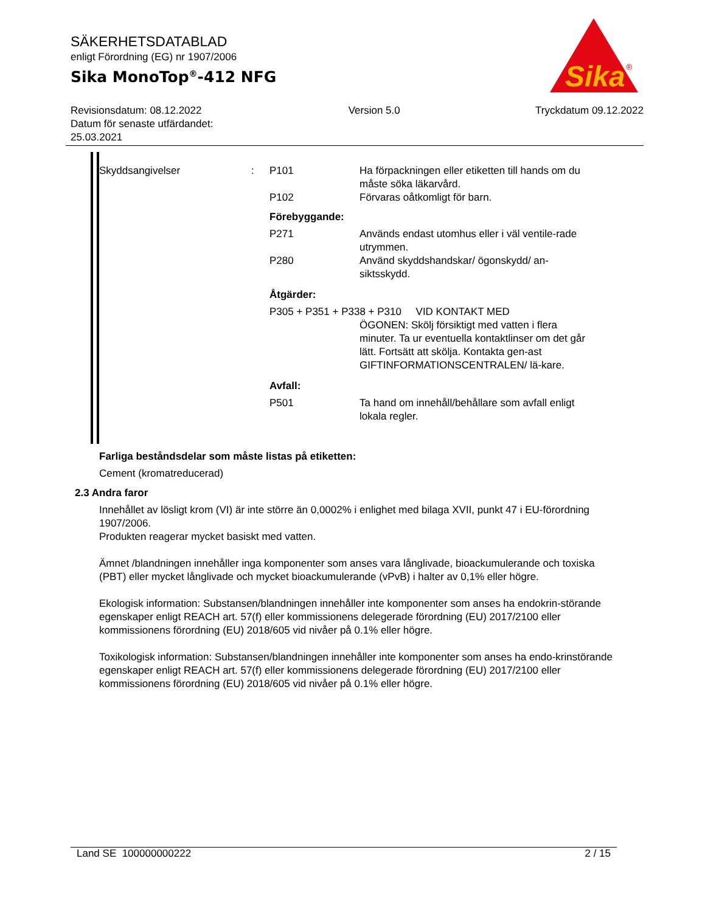Sika
®
SÄKERHETSDATABLAD
enligt Förordning (EG) nr 1907/2006
Sika MonoTop<sup>®</sup>-412 NFG
Revisionsdatum: 08.12.2022
Datum för senaste utfärdandet:
25.03.2021
Version 5.0 Tryckdatum 09.12.2022
Skyddsangivelser : P101 Ha förpackningen eller etiketten till hands om du måste söka läkarvård.
P102 Förvaras oåtkomligt för barn.
Förebyggande:
P271 Används endast utomhus eller i väl ventile-rade utrymmen.
P280 Använd skyddshandskar/ ögonskydd/ an-siktsskydd.
Åtgärder:
P305 + P351 + P338 + P310 VID KONTAKT MED
ÖGONEN: Skölj försiktigt med vatten i flera minuter. Ta ur eventuella kontaktlinser om det går lätt. Fortsätt att skölja. Kontakta gen-ast GIFTINFORMATIONSCENTRALEN/ lä-kare.
Avfall:
P501 Ta hand om innehåll/behållare som avfall enligt lokala regler.
Farliga beståndsdelar som måste listas på etiketten:
Cement (kromatreducerad)
2.3 Andra faror
Innehållet av lösligt krom (VI) är inte större än 0,0002% i enlighet med bilaga XVII, punkt 47 i EU-förordning 1907/2006.
Produkten reagerar mycket basiskt med vatten.
Ämnet /blandningen innehåller inga komponenter som anses vara långlivade, bioackumulerande och toxiska (PBT) eller mycket långlivade och mycket bioackumulerande (vPvB) i halter av 0,1% eller högre.
Ekologisk information: Substansen/blandningen innehåller inte komponenter som anses ha endokrin-störande egenskaper enligt REACH art. 57(f) eller kommissionens delegerade förordning (EU) 2017/2100 eller kommissionens förordning (EU) 2018/605 vid nivåer på 0.1% eller högre.
Toxikologisk information: Substansen/blandningen innehåller inte komponenter som anses ha endo-krinstörande egenskaper enligt REACH art. 57(f) eller kommissionens delegerade förordning (EU) 2017/2100 eller kommissionens förordning (EU) 2018/605 vid nivåer på 0.1% eller högre.
Land SE 100000000222 2 / 15